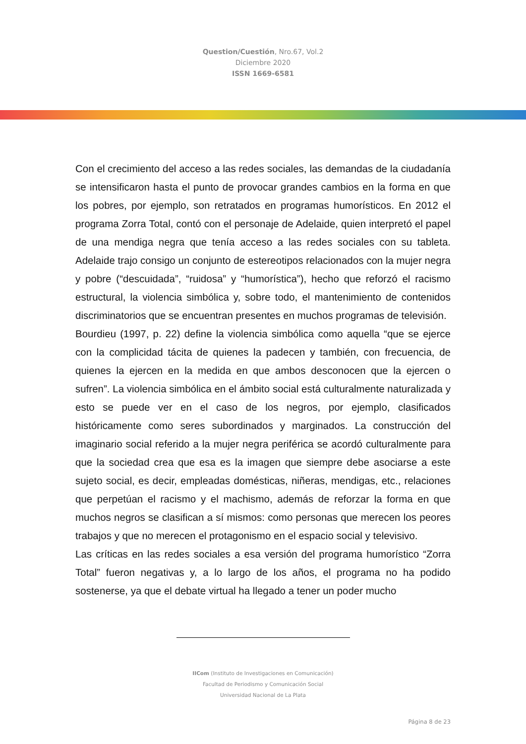Question/Cuestión, Nro.67, Vol.2
Diciembre 2020
ISSN 1669-6581
Con el crecimiento del acceso a las redes sociales, las demandas de la ciudadanía se intensificaron hasta el punto de provocar grandes cambios en la forma en que los pobres, por ejemplo, son retratados en programas humorísticos. En 2012 el programa Zorra Total, contó con el personaje de Adelaide, quien interpretó el papel de una mendiga negra que tenía acceso a las redes sociales con su tableta. Adelaide trajo consigo un conjunto de estereotipos relacionados con la mujer negra y pobre (“descuidada”, “ruidosa” y “humorística”), hecho que reforzó el racismo estructural, la violencia simbólica y, sobre todo, el mantenimiento de contenidos discriminatorios que se encuentran presentes en muchos programas de televisión.
Bourdieu (1997, p. 22) define la violencia simbólica como aquella “que se ejerce con la complicidad tácita de quienes la padecen y también, con frecuencia, de quienes la ejercen en la medida en que ambos desconocen que la ejercen o sufren”. La violencia simbólica en el ámbito social está culturalmente naturalizada y esto se puede ver en el caso de los negros, por ejemplo, clasificados históricamente como seres subordinados y marginados. La construcción del imaginario social referido a la mujer negra periférica se acordó culturalmente para que la sociedad crea que esa es la imagen que siempre debe asociarse a este sujeto social, es decir, empleadas domésticas, niñeras, mendigas, etc., relaciones que perpetúan el racismo y el machismo, además de reforzar la forma en que muchos negros se clasifican a sí mismos: como personas que merecen los peores trabajos y que no merecen el protagonismo en el espacio social y televisivo.
Las críticas en las redes sociales a esa versión del programa humorístico “Zorra Total” fueron negativas y, a lo largo de los años, el programa no ha podido sostenerse, ya que el debate virtual ha llegado a tener un poder mucho
IICom (Instituto de Investigaciones en Comunicación)
Facultad de Periodismo y Comunicación Social
Universidad Nacional de La Plata
Página 8 de 23